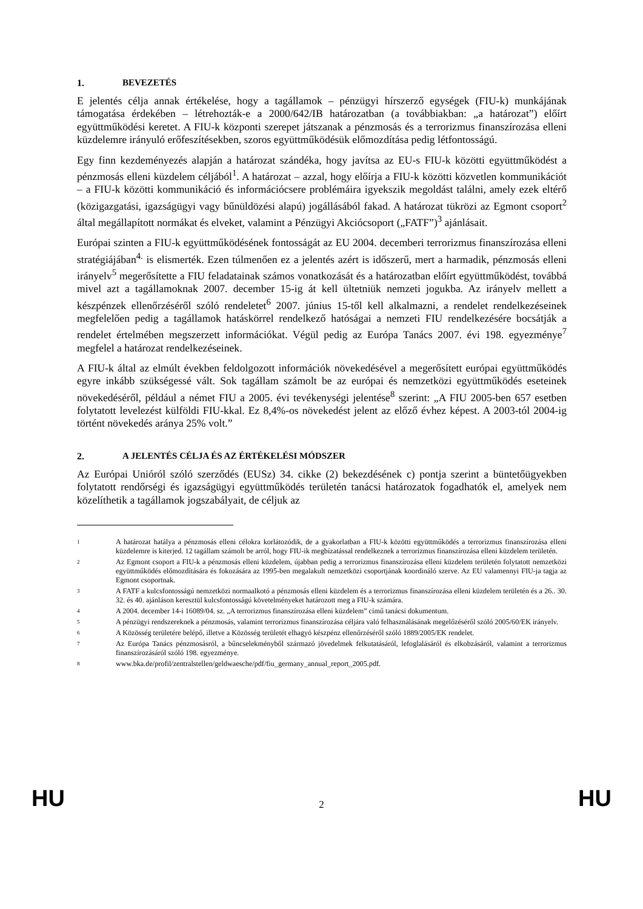1. BEVEZETÉS
E jelentés célja annak értékelése, hogy a tagállamok – pénzügyi hírszerző egységek (FIU-k) munkájának támogatása érdekében – létrehozták-e a 2000/642/IB határozatban (a továbbiakban: „a határozat”) előírt együttműködési keretet. A FIU-k központi szerepet játszanak a pénzmosás és a terrorizmus finanszírozása elleni küzdelemre irányuló erőfeszítésekben, szoros együttműködésük előmozdítása pedig létfontosságú.
Egy finn kezdeményezés alapján a határozat szándéka, hogy javítsa az EU-s FIU-k közötti együttműködést a pénzmosás elleni küzdelem céljából<sup>1</sup>. A határozat – azzal, hogy előírja a FIU-k közötti közvetlen kommunikációt – a FIU-k közötti kommunikáció és információcsere problémáira igyekszik megoldást találni, amely ezek eltérő (közigazgatási, igazságügyi vagy bűnüldözési alapú) jogállásából fakad. A határozat tükrözi az Egmont csoport<sup>2</sup> által megállapított normákat és elveket, valamint a Pénzügyi Akciócsoport („FATF”)<sup>3</sup> ajánlásait.
Európai szinten a FIU-k együttműködésének fontosságát az EU 2004. decemberi terrorizmus finanszírozása elleni stratégiájában<sup>4.</sup> is elismerték. Ezen túlmenően ez a jelentés azért is időszerű, mert a harmadik, pénzmosás elleni irányelv<sup>5</sup> megerősítette a FIU feladatainak számos vonatkozását és a határozatban előírt együttműködést, továbbá mivel azt a tagállamoknak 2007. december 15-ig át kell ültetniük nemzeti jogukba. Az irányelv mellett a készpénzek ellenőrzéséről szóló rendeletet<sup>6</sup> 2007. június 15-től kell alkalmazni, a rendelet rendelkezéseinek megfelelően pedig a tagállamok hatáskörrel rendelkező hatóságai a nemzeti FIU rendelkezésére bocsátják a rendelet értelmében megszerzett információkat. Végül pedig az Európa Tanács 2007. évi 198. egyezménye<sup>7</sup> megfelel a határozat rendelkezéseinek.
A FIU-k által az elmúlt években feldolgozott információk növekedésével a megerősített európai együttműködés egyre inkább szükségessé vált. Sok tagállam számolt be az európai és nemzetközi együttműködés eseteinek növekedéséről, például a német FIU a 2005. évi tevékenységi jelentése<sup>8</sup> szerint: „A FIU 2005-ben 657 esetben folytatott levelezést külföldi FIU-kkal. Ez 8,4%-os növekedést jelent az előző évhez képest. A 2003-tól 2004-ig történt növekedés aránya 25% volt.”
2. A JELENTÉS CÉLJA ÉS AZ ÉRTÉKELÉSI MÓDSZER
Az Európai Unióról szóló szerződés (EUSz) 34. cikke (2) bekezdésének c) pontja szerint a büntetőügyekben folytatott rendőrségi és igazságügyi együttműködés területén tanácsi határozatok fogadhatók el, amelyek nem közelíthetik a tagállamok jogszabályait, de céljuk az
1 A határozat hatálya a pénzmosás elleni célokra korlátozódik, de a gyakorlatban a FIU-k közötti együttműködés a terrorizmus finanszírozása elleni küzdelemre is kiterjed. 12 tagállam számolt be arról, hogy FIU-ik megbízatással rendelkeznek a terrorizmus finanszírozása elleni küzdelem területén.
2 Az Egmont csoport a FIU-k a pénzmosás elleni küzdelem, újabban pedig a terrorizmus finanszírozása elleni küzdelem területén folytatott nemzetközi együttműködés előmozdítására és fokozására az 1995-ben megalakult nemzetközi csoportjának koordináló szerve. Az EU valamennyi FIU-ja tagja az Egmont csoportnak.
3 A FATF a kulcsfontosságú nemzetközi normaalkotó a pénzmosás elleni küzdelem és a terrorizmus finanszírozása elleni küzdelem területén és a 26.. 30. 32. és 40. ajánláson keresztül kulcsfontosságú követelményeket határozott meg a FIU-k számára.
4 A 2004. december 14-i 16089/04. sz. „A terrorizmus finanszírozása elleni küzdelem” című tanácsi dokumentum.
5 A pénzügyi rendszereknek a pénzmosás, valamint terrorizmus finanszírozása céljára való felhasználásának megelőzéséről szóló 2005/60/EK irányelv.
6 A Közösség területére belépő, illetve a Közösség területét elhagyó készpénz ellenőrzéséről szóló 1889/2005/EK rendelet.
7 Az Európa Tanács pénzmosásról, a bűncselekményből származó jövedelmek felkutatásáról, lefoglalásáról és elkobzásáról, valamint a terrorizmus finanszírozásáról szóló 198. egyezménye.
8 www.bka.de/profil/zentralstellen/geldwaesche/pdf/fiu_germany_annual_report_2005.pdf.
HU 2 HU